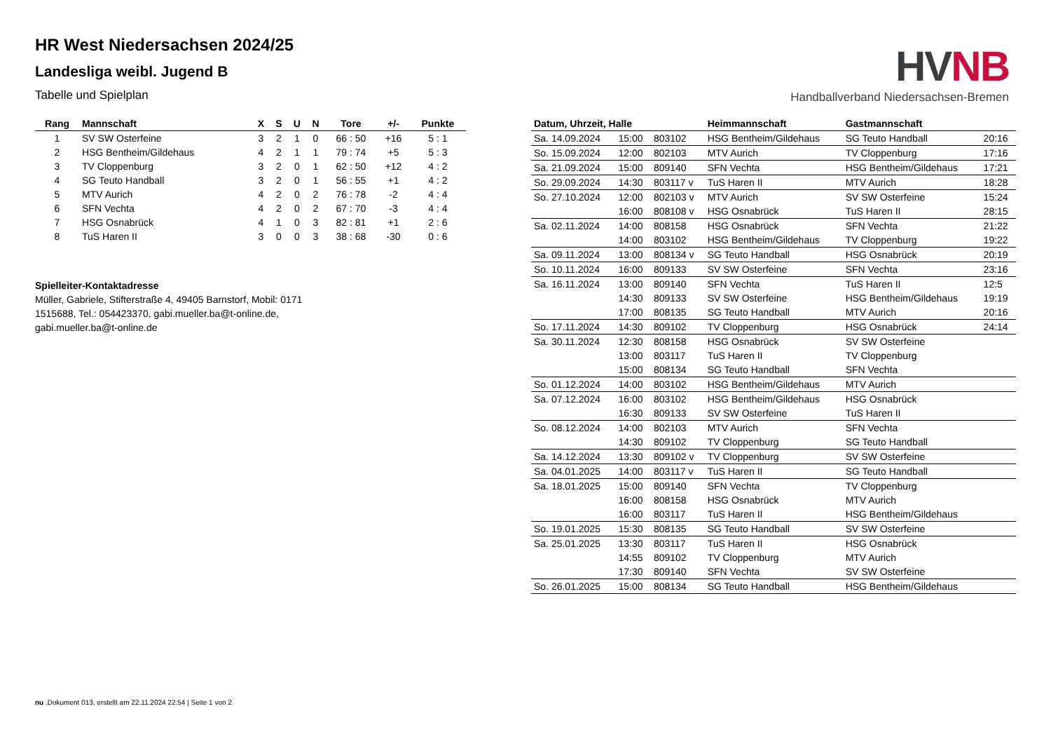HVNB
Handballverband Niedersachsen-Bremen
HR West Niedersachsen 2024/25
Landesliga weibl. Jugend B
Tabelle und Spielplan
| Rang | Mannschaft | X | S | U | N | Tore | +/- | Punkte |
| --- | --- | --- | --- | --- | --- | --- | --- | --- |
| 1 | SV SW Osterfeine | 3 | 2 | 1 | 0 | 66 : 50 | +16 | 5 : 1 |
| 2 | HSG Bentheim/Gildehaus | 4 | 2 | 1 | 1 | 79 : 74 | +5 | 5 : 3 |
| 3 | TV Cloppenburg | 3 | 2 | 0 | 1 | 62 : 50 | +12 | 4 : 2 |
| 4 | SG Teuto Handball | 3 | 2 | 0 | 1 | 56 : 55 | +1 | 4 : 2 |
| 5 | MTV Aurich | 4 | 2 | 0 | 2 | 76 : 78 | -2 | 4 : 4 |
| 6 | SFN Vechta | 4 | 2 | 0 | 2 | 67 : 70 | -3 | 4 : 4 |
| 7 | HSG Osnabrück | 4 | 1 | 0 | 3 | 82 : 81 | +1 | 2 : 6 |
| 8 | TuS Haren II | 3 | 0 | 0 | 3 | 38 : 68 | -30 | 0 : 6 |
Spielleiter-Kontaktadresse
Müller, Gabriele, Stifterstraße 4, 49405 Barnstorf, Mobil: 0171 1515688, Tel.: 054423370, gabi.mueller.ba@t-online.de, gabi.mueller.ba@t-online.de
| Datum, Uhrzeit, Halle | | | Heimmannschaft | Gastmannschaft | |
| --- | --- | --- | --- | --- | --- |
| Sa. 14.09.2024 | 15:00 | 803102 | HSG Bentheim/Gildehaus | SG Teuto Handball | 20:16 |
| So. 15.09.2024 | 12:00 | 802103 | MTV Aurich | TV Cloppenburg | 17:16 |
| Sa. 21.09.2024 | 15:00 | 809140 | SFN Vechta | HSG Bentheim/Gildehaus | 17:21 |
| So. 29.09.2024 | 14:30 | 803117 v | TuS Haren II | MTV Aurich | 18:28 |
| So. 27.10.2024 | 12:00 | 802103 v | MTV Aurich | SV SW Osterfeine | 15:24 |
| | 16:00 | 808108 v | HSG Osnabrück | TuS Haren II | 28:15 |
| Sa. 02.11.2024 | 14:00 | 808158 | HSG Osnabrück | SFN Vechta | 21:22 |
| | 14:00 | 803102 | HSG Bentheim/Gildehaus | TV Cloppenburg | 19:22 |
| Sa. 09.11.2024 | 13:00 | 808134 v | SG Teuto Handball | HSG Osnabrück | 20:19 |
| So. 10.11.2024 | 16:00 | 809133 | SV SW Osterfeine | SFN Vechta | 23:16 |
| Sa. 16.11.2024 | 13:00 | 809140 | SFN Vechta | TuS Haren II | 12:5 |
| | 14:30 | 809133 | SV SW Osterfeine | HSG Bentheim/Gildehaus | 19:19 |
| | 17:00 | 808135 | SG Teuto Handball | MTV Aurich | 20:16 |
| So. 17.11.2024 | 14:30 | 809102 | TV Cloppenburg | HSG Osnabrück | 24:14 |
| Sa. 30.11.2024 | 12:30 | 808158 | HSG Osnabrück | SV SW Osterfeine | |
| | 13:00 | 803117 | TuS Haren II | TV Cloppenburg | |
| | 15:00 | 808134 | SG Teuto Handball | SFN Vechta | |
| So. 01.12.2024 | 14:00 | 803102 | HSG Bentheim/Gildehaus | MTV Aurich | |
| Sa. 07.12.2024 | 16:00 | 803102 | HSG Bentheim/Gildehaus | HSG Osnabrück | |
| | 16:30 | 809133 | SV SW Osterfeine | TuS Haren II | |
| So. 08.12.2024 | 14:00 | 802103 | MTV Aurich | SFN Vechta | |
| | 14:30 | 809102 | TV Cloppenburg | SG Teuto Handball | |
| Sa. 14.12.2024 | 13:30 | 809102 v | TV Cloppenburg | SV SW Osterfeine | |
| Sa. 04.01.2025 | 14:00 | 803117 v | TuS Haren II | SG Teuto Handball | |
| Sa. 18.01.2025 | 15:00 | 809140 | SFN Vechta | TV Cloppenburg | |
| | 16:00 | 808158 | HSG Osnabrück | MTV Aurich | |
| | 16:00 | 803117 | TuS Haren II | HSG Bentheim/Gildehaus | |
| So. 19.01.2025 | 15:30 | 808135 | SG Teuto Handball | SV SW Osterfeine | |
| Sa. 25.01.2025 | 13:30 | 803117 | TuS Haren II | HSG Osnabrück | |
| | 14:55 | 809102 | TV Cloppenburg | MTV Aurich | |
| | 17:30 | 809140 | SFN Vechta | SV SW Osterfeine | |
| So. 26.01.2025 | 15:00 | 808134 | SG Teuto Handball | HSG Bentheim/Gildehaus | |
nu .Dokument 013, erstellt am 22.11.2024 22:54 | Seite 1 von 2